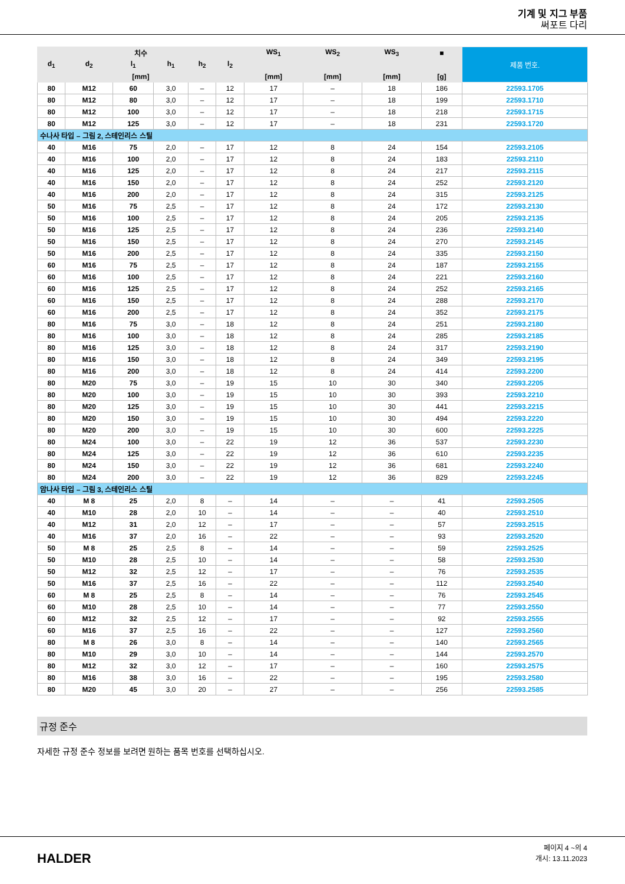기계 및 지그 부품
써포트 다리
| 치수 | | | | | | WS<sub>1</sub> | WS<sub>2</sub> | WS<sub>3</sub> | ■ | 제품 번호. |
| --- | --- | --- | --- | --- | --- | --- | --- | --- | --- | --- |
| d<sub>1</sub> | d<sub>2</sub> | l<sub>1</sub> | h<sub>1</sub> | h<sub>2</sub> | l<sub>2</sub> | | | | | |
| [mm] | | | | | | [mm] | [mm] | [mm] | [g] | |
| 80 | M12 | 60 | 3,0 | – | 12 | 17 | – | 18 | 186 | 22593.1705 |
| 80 | M12 | 80 | 3,0 | – | 12 | 17 | – | 18 | 199 | 22593.1710 |
| 80 | M12 | 100 | 3,0 | – | 12 | 17 | – | 18 | 218 | 22593.1715 |
| 80 | M12 | 125 | 3,0 | – | 12 | 17 | – | 18 | 231 | 22593.1720 |
| 수나사 타입 – 그림 2, 스테인리스 스틸 | | | | | | | | | | |
| 40 | M16 | 75 | 2,0 | – | 17 | 12 | 8 | 24 | 154 | 22593.2105 |
| 40 | M16 | 100 | 2,0 | – | 17 | 12 | 8 | 24 | 183 | 22593.2110 |
| 40 | M16 | 125 | 2,0 | – | 17 | 12 | 8 | 24 | 217 | 22593.2115 |
| 40 | M16 | 150 | 2,0 | – | 17 | 12 | 8 | 24 | 252 | 22593.2120 |
| 40 | M16 | 200 | 2,0 | – | 17 | 12 | 8 | 24 | 315 | 22593.2125 |
| 50 | M16 | 75 | 2,5 | – | 17 | 12 | 8 | 24 | 172 | 22593.2130 |
| 50 | M16 | 100 | 2,5 | – | 17 | 12 | 8 | 24 | 205 | 22593.2135 |
| 50 | M16 | 125 | 2,5 | – | 17 | 12 | 8 | 24 | 236 | 22593.2140 |
| 50 | M16 | 150 | 2,5 | – | 17 | 12 | 8 | 24 | 270 | 22593.2145 |
| 50 | M16 | 200 | 2,5 | – | 17 | 12 | 8 | 24 | 335 | 22593.2150 |
| 60 | M16 | 75 | 2,5 | – | 17 | 12 | 8 | 24 | 187 | 22593.2155 |
| 60 | M16 | 100 | 2,5 | – | 17 | 12 | 8 | 24 | 221 | 22593.2160 |
| 60 | M16 | 125 | 2,5 | – | 17 | 12 | 8 | 24 | 252 | 22593.2165 |
| 60 | M16 | 150 | 2,5 | – | 17 | 12 | 8 | 24 | 288 | 22593.2170 |
| 60 | M16 | 200 | 2,5 | – | 17 | 12 | 8 | 24 | 352 | 22593.2175 |
| 80 | M16 | 75 | 3,0 | – | 18 | 12 | 8 | 24 | 251 | 22593.2180 |
| 80 | M16 | 100 | 3,0 | – | 18 | 12 | 8 | 24 | 285 | 22593.2185 |
| 80 | M16 | 125 | 3,0 | – | 18 | 12 | 8 | 24 | 317 | 22593.2190 |
| 80 | M16 | 150 | 3,0 | – | 18 | 12 | 8 | 24 | 349 | 22593.2195 |
| 80 | M16 | 200 | 3,0 | – | 18 | 12 | 8 | 24 | 414 | 22593.2200 |
| 80 | M20 | 75 | 3,0 | – | 19 | 15 | 10 | 30 | 340 | 22593.2205 |
| 80 | M20 | 100 | 3,0 | – | 19 | 15 | 10 | 30 | 393 | 22593.2210 |
| 80 | M20 | 125 | 3,0 | – | 19 | 15 | 10 | 30 | 441 | 22593.2215 |
| 80 | M20 | 150 | 3,0 | – | 19 | 15 | 10 | 30 | 494 | 22593.2220 |
| 80 | M20 | 200 | 3,0 | – | 19 | 15 | 10 | 30 | 600 | 22593.2225 |
| 80 | M24 | 100 | 3,0 | – | 22 | 19 | 12 | 36 | 537 | 22593.2230 |
| 80 | M24 | 125 | 3,0 | – | 22 | 19 | 12 | 36 | 610 | 22593.2235 |
| 80 | M24 | 150 | 3,0 | – | 22 | 19 | 12 | 36 | 681 | 22593.2240 |
| 80 | M24 | 200 | 3,0 | – | 22 | 19 | 12 | 36 | 829 | 22593.2245 |
| 암나사 타입 – 그림 3, 스테인리스 스틸 | | | | | | | | | | |
| 40 | M 8 | 25 | 2,0 | 8 | – | 14 | – | – | 41 | 22593.2505 |
| 40 | M10 | 28 | 2,0 | 10 | – | 14 | – | – | 40 | 22593.2510 |
| 40 | M12 | 31 | 2,0 | 12 | – | 17 | – | – | 57 | 22593.2515 |
| 40 | M16 | 37 | 2,0 | 16 | – | 22 | – | – | 93 | 22593.2520 |
| 50 | M 8 | 25 | 2,5 | 8 | – | 14 | – | – | 59 | 22593.2525 |
| 50 | M10 | 28 | 2,5 | 10 | – | 14 | – | – | 58 | 22593.2530 |
| 50 | M12 | 32 | 2,5 | 12 | – | 17 | – | – | 76 | 22593.2535 |
| 50 | M16 | 37 | 2,5 | 16 | – | 22 | – | – | 112 | 22593.2540 |
| 60 | M 8 | 25 | 2,5 | 8 | – | 14 | – | – | 76 | 22593.2545 |
| 60 | M10 | 28 | 2,5 | 10 | – | 14 | – | – | 77 | 22593.2550 |
| 60 | M12 | 32 | 2,5 | 12 | – | 17 | – | – | 92 | 22593.2555 |
| 60 | M16 | 37 | 2,5 | 16 | – | 22 | – | – | 127 | 22593.2560 |
| 80 | M 8 | 26 | 3,0 | 8 | – | 14 | – | – | 140 | 22593.2565 |
| 80 | M10 | 29 | 3,0 | 10 | – | 14 | – | – | 144 | 22593.2570 |
| 80 | M12 | 32 | 3,0 | 12 | – | 17 | – | – | 160 | 22593.2575 |
| 80 | M16 | 38 | 3,0 | 16 | – | 22 | – | – | 195 | 22593.2580 |
| 80 | M20 | 45 | 3,0 | 20 | – | 27 | – | – | 256 | 22593.2585 |
규정 준수
자세한 규정 준수 정보를 보려면 원하는 품목 번호를 선택하십시오.
HALDER
페이지 4 ~의 4
개시: 13.11.2023